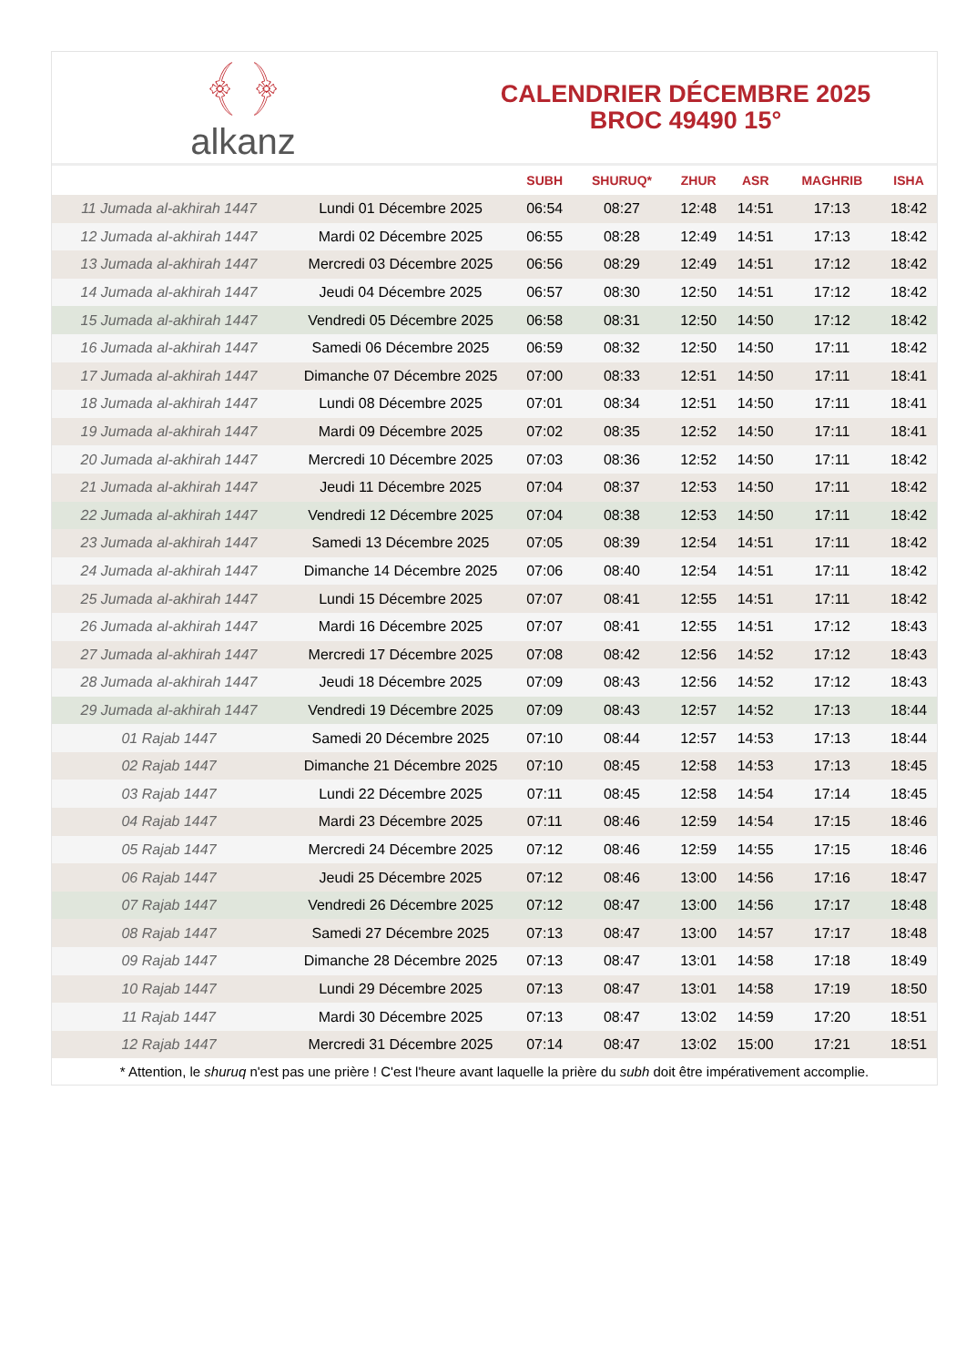﴾ ﴿
alkanz
CALENDRIER DÉCEMBRE 2025
BROC 49490 15°
| | | SUBH | SHURUQ* | ZHUR | ASR | MAGHRIB | ISHA |
| --- | --- | --- | --- | --- | --- | --- | --- |
| 11 Jumada al-akhirah 1447 | Lundi 01 Décembre 2025 | 06:54 | 08:27 | 12:48 | 14:51 | 17:13 | 18:42 |
| 12 Jumada al-akhirah 1447 | Mardi 02 Décembre 2025 | 06:55 | 08:28 | 12:49 | 14:51 | 17:13 | 18:42 |
| 13 Jumada al-akhirah 1447 | Mercredi 03 Décembre 2025 | 06:56 | 08:29 | 12:49 | 14:51 | 17:12 | 18:42 |
| 14 Jumada al-akhirah 1447 | Jeudi 04 Décembre 2025 | 06:57 | 08:30 | 12:50 | 14:51 | 17:12 | 18:42 |
| 15 Jumada al-akhirah 1447 | Vendredi 05 Décembre 2025 | 06:58 | 08:31 | 12:50 | 14:50 | 17:12 | 18:42 |
| 16 Jumada al-akhirah 1447 | Samedi 06 Décembre 2025 | 06:59 | 08:32 | 12:50 | 14:50 | 17:11 | 18:42 |
| 17 Jumada al-akhirah 1447 | Dimanche 07 Décembre 2025 | 07:00 | 08:33 | 12:51 | 14:50 | 17:11 | 18:41 |
| 18 Jumada al-akhirah 1447 | Lundi 08 Décembre 2025 | 07:01 | 08:34 | 12:51 | 14:50 | 17:11 | 18:41 |
| 19 Jumada al-akhirah 1447 | Mardi 09 Décembre 2025 | 07:02 | 08:35 | 12:52 | 14:50 | 17:11 | 18:41 |
| 20 Jumada al-akhirah 1447 | Mercredi 10 Décembre 2025 | 07:03 | 08:36 | 12:52 | 14:50 | 17:11 | 18:42 |
| 21 Jumada al-akhirah 1447 | Jeudi 11 Décembre 2025 | 07:04 | 08:37 | 12:53 | 14:50 | 17:11 | 18:42 |
| 22 Jumada al-akhirah 1447 | Vendredi 12 Décembre 2025 | 07:04 | 08:38 | 12:53 | 14:50 | 17:11 | 18:42 |
| 23 Jumada al-akhirah 1447 | Samedi 13 Décembre 2025 | 07:05 | 08:39 | 12:54 | 14:51 | 17:11 | 18:42 |
| 24 Jumada al-akhirah 1447 | Dimanche 14 Décembre 2025 | 07:06 | 08:40 | 12:54 | 14:51 | 17:11 | 18:42 |
| 25 Jumada al-akhirah 1447 | Lundi 15 Décembre 2025 | 07:07 | 08:41 | 12:55 | 14:51 | 17:11 | 18:42 |
| 26 Jumada al-akhirah 1447 | Mardi 16 Décembre 2025 | 07:07 | 08:41 | 12:55 | 14:51 | 17:12 | 18:43 |
| 27 Jumada al-akhirah 1447 | Mercredi 17 Décembre 2025 | 07:08 | 08:42 | 12:56 | 14:52 | 17:12 | 18:43 |
| 28 Jumada al-akhirah 1447 | Jeudi 18 Décembre 2025 | 07:09 | 08:43 | 12:56 | 14:52 | 17:12 | 18:43 |
| 29 Jumada al-akhirah 1447 | Vendredi 19 Décembre 2025 | 07:09 | 08:43 | 12:57 | 14:52 | 17:13 | 18:44 |
| 01 Rajab 1447 | Samedi 20 Décembre 2025 | 07:10 | 08:44 | 12:57 | 14:53 | 17:13 | 18:44 |
| 02 Rajab 1447 | Dimanche 21 Décembre 2025 | 07:10 | 08:45 | 12:58 | 14:53 | 17:13 | 18:45 |
| 03 Rajab 1447 | Lundi 22 Décembre 2025 | 07:11 | 08:45 | 12:58 | 14:54 | 17:14 | 18:45 |
| 04 Rajab 1447 | Mardi 23 Décembre 2025 | 07:11 | 08:46 | 12:59 | 14:54 | 17:15 | 18:46 |
| 05 Rajab 1447 | Mercredi 24 Décembre 2025 | 07:12 | 08:46 | 12:59 | 14:55 | 17:15 | 18:46 |
| 06 Rajab 1447 | Jeudi 25 Décembre 2025 | 07:12 | 08:46 | 13:00 | 14:56 | 17:16 | 18:47 |
| 07 Rajab 1447 | Vendredi 26 Décembre 2025 | 07:12 | 08:47 | 13:00 | 14:56 | 17:17 | 18:48 |
| 08 Rajab 1447 | Samedi 27 Décembre 2025 | 07:13 | 08:47 | 13:00 | 14:57 | 17:17 | 18:48 |
| 09 Rajab 1447 | Dimanche 28 Décembre 2025 | 07:13 | 08:47 | 13:01 | 14:58 | 17:18 | 18:49 |
| 10 Rajab 1447 | Lundi 29 Décembre 2025 | 07:13 | 08:47 | 13:01 | 14:58 | 17:19 | 18:50 |
| 11 Rajab 1447 | Mardi 30 Décembre 2025 | 07:13 | 08:47 | 13:02 | 14:59 | 17:20 | 18:51 |
| 12 Rajab 1447 | Mercredi 31 Décembre 2025 | 07:14 | 08:47 | 13:02 | 15:00 | 17:21 | 18:51 |
* Attention, le shuruq n'est pas une prière ! C'est l'heure avant laquelle la prière du subh doit être impérativement accomplie.